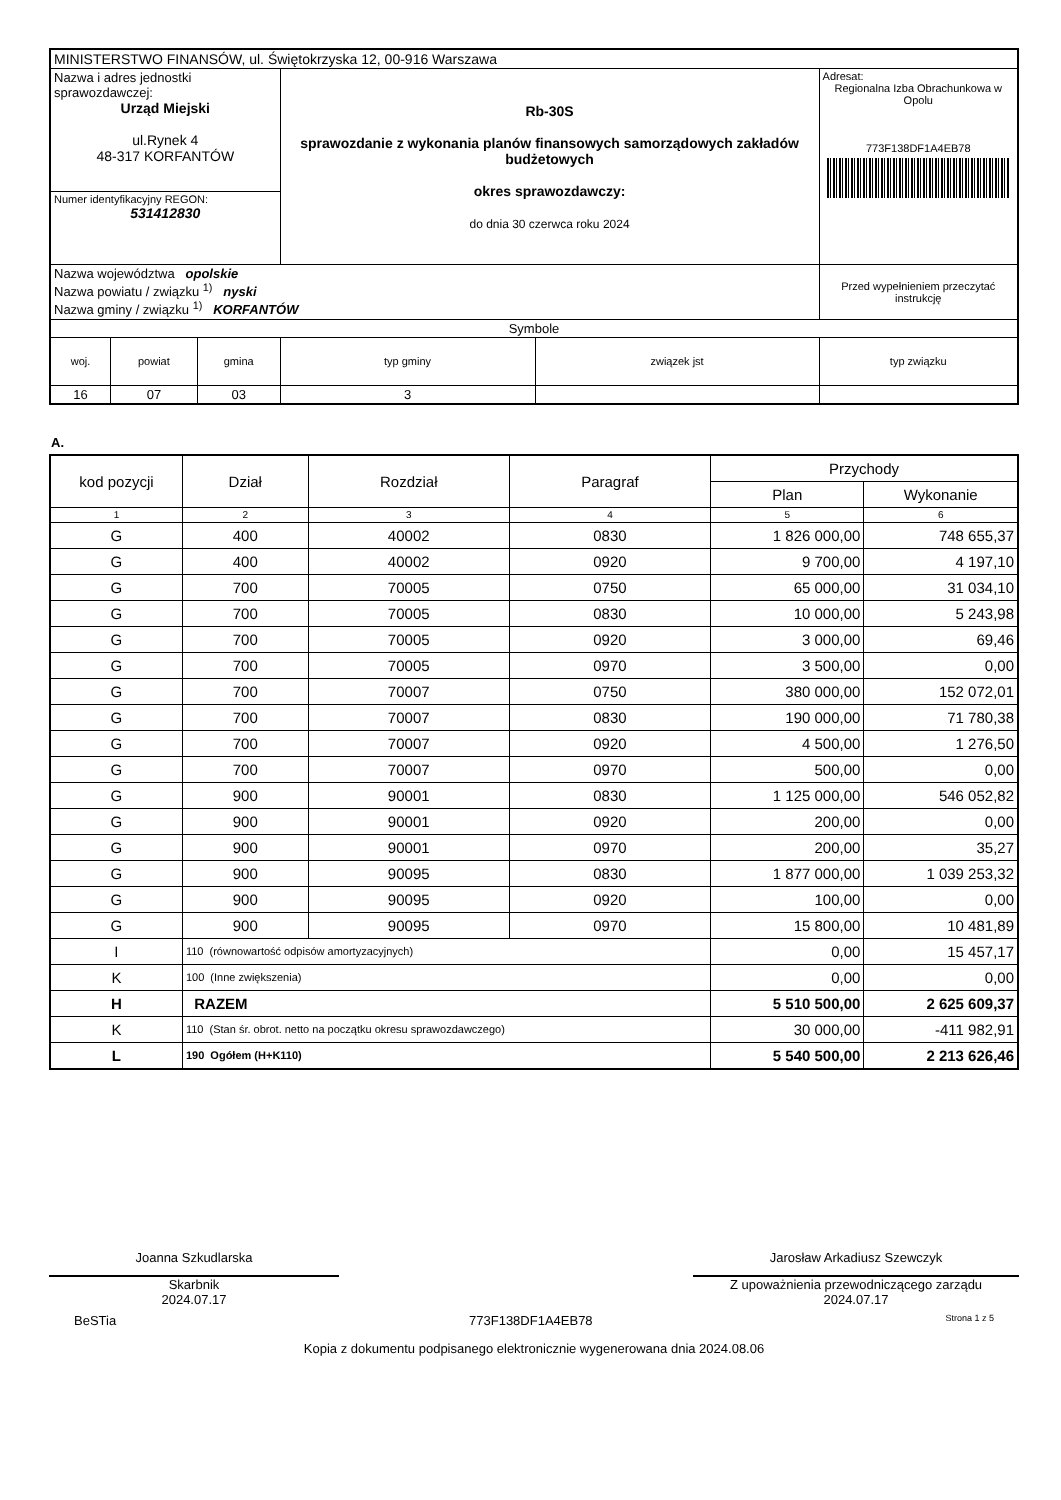| MINISTERSTWO FINANSÓW, ul. Świętokrzyska 12, 00-916 Warszawa | | | | | |
| Nazwa i adres jednostki sprawozdawczej: Urząd Miejski ul.Rynek 4 48-317 KORFANTÓW | | | Rb-30S sprawozdanie z wykonania planów finansowych samorządowych zakładów budżetowych okres sprawozdawczy: do dnia 30 czerwca roku 2024 | | Adresat: Regionalna Izba Obrachunkowa w Opolu 773F138DF1A4EB78 |
| Numer identyfikacyjny REGON: 531412830 | | | | | |
| Nazwa województwa opolskie Nazwa powiatu / związku <sup>1)</sup> nyski Nazwa gminy / związku <sup>1)</sup> KORFANTÓW | | | | | |
| | | | | | Przed wypełnieniem przeczytać instrukcję |
| Symbole | | | | | |
| woj. | powiat | gmina | typ gminy | związek jst | typ związku |
| 16 | 07 | 03 | 3 | | |
A.
| kod pozycji | Dział | Rozdział | Paragraf | Przychody | |
| | | | | Plan | Wykonanie |
| 1 | 2 | 3 | 4 | 5 | 6 |
| G | 400 | 40002 | 0830 | 1 826 000,00 | 748 655,37 |
| G | 400 | 40002 | 0920 | 9 700,00 | 4 197,10 |
| G | 700 | 70005 | 0750 | 65 000,00 | 31 034,10 |
| G | 700 | 70005 | 0830 | 10 000,00 | 5 243,98 |
| G | 700 | 70005 | 0920 | 3 000,00 | 69,46 |
| G | 700 | 70005 | 0970 | 3 500,00 | 0,00 |
| G | 700 | 70007 | 0750 | 380 000,00 | 152 072,01 |
| G | 700 | 70007 | 0830 | 190 000,00 | 71 780,38 |
| G | 700 | 70007 | 0920 | 4 500,00 | 1 276,50 |
| G | 700 | 70007 | 0970 | 500,00 | 0,00 |
| G | 900 | 90001 | 0830 | 1 125 000,00 | 546 052,82 |
| G | 900 | 90001 | 0920 | 200,00 | 0,00 |
| G | 900 | 90001 | 0970 | 200,00 | 35,27 |
| G | 900 | 90095 | 0830 | 1 877 000,00 | 1 039 253,32 |
| G | 900 | 90095 | 0920 | 100,00 | 0,00 |
| G | 900 | 90095 | 0970 | 15 800,00 | 10 481,89 |
| I | 110 (równowartość odpisów amortyzacyjnych) | | | 0,00 | 15 457,17 |
| K | 100 (Inne zwiększenia) | | | 0,00 | 0,00 |
| H | RAZEM | | | 5 510 500,00 | 2 625 609,37 |
| K | 110 (Stan śr. obrot. netto na początku okresu sprawozdawczego) | | | 30 000,00 | -411 982,91 |
| L | 190 Ogółem (H+K110) | | | 5 540 500,00 | 2 213 626,46 |
Joanna Szkudlarska
Skarbnik
2024.07.17
Jarosław Arkadiusz Szewczyk
Z upoważnienia przewodniczącego zarządu
2024.07.17
BeSTia 773F138DF1A4EB78 Strona 1 z 5
Kopia z dokumentu podpisanego elektronicznie wygenerowana dnia 2024.08.06